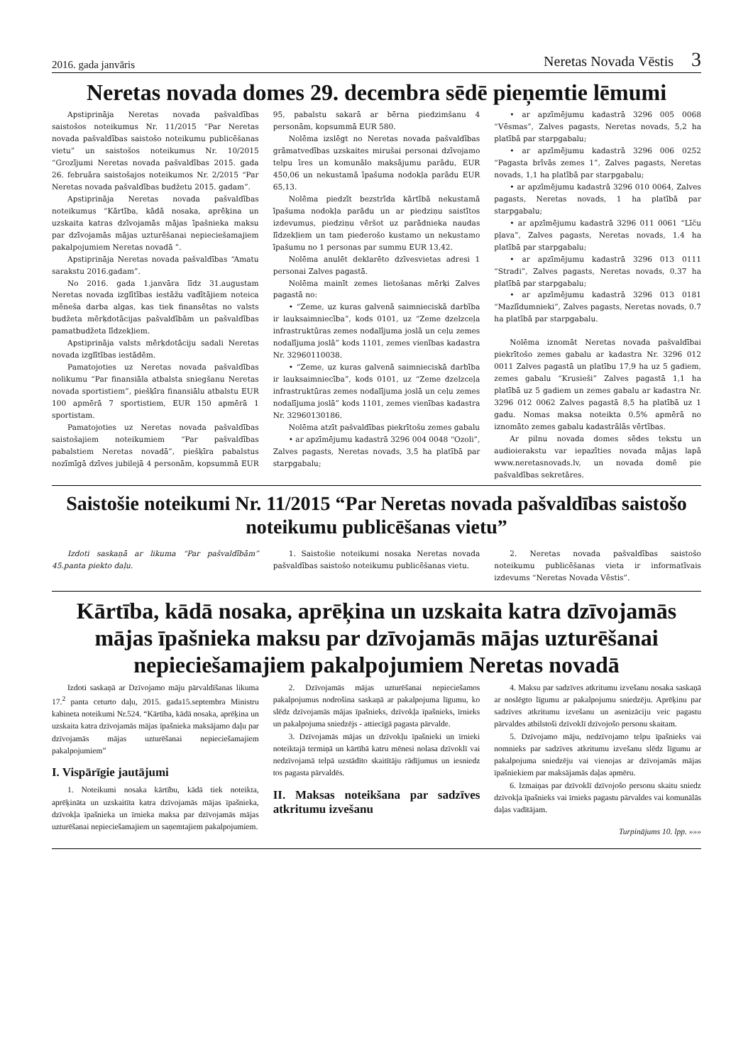2016. gada janvāris Neretas Novada Vēstis 3
Neretas novada domes 29. decembra sēdē pieņemtie lēmumi
Apstiprināja Neretas novada pašvaldības saistošos noteikumus Nr. 11/2015 “Par Neretas novada pašvaldības saistošo noteikumu publicēšanas vietu” un saistošos noteikumus Nr. 10/2015 “Grozījumi Neretas novada pašvaldības 2015. gada 26. februāra saistošajos noteikumos Nr. 2/2015 “Par Neretas novada pašvaldības budžetu 2015. gadam”.
Apstiprināja Neretas novada pašvaldības noteikumus “Kārtība, kādā nosaka, aprēķina un uzskaita katras dzīvojamās mājas īpašnieka maksu par dzīvojamās mājas uzturēšanai nepieciešamajiem pakalpojumiem Neretas novadā ”.
Apstiprināja Neretas novada pašvaldības “Amatu sarakstu 2016.gadam”.
No 2016. gada 1.janvāra līdz 31.augustam Neretas novada izglītības iestāžu vadītājiem noteica mēneša darba algas, kas tiek finansētas no valsts budžeta mērķdotācijas pašvaldībām un pašvaldības pamatbudžeta līdzekļiem.
Apstiprināja valsts mērķdotāciju sadali Neretas novada izglītības iestādēm.
Pamatojoties uz Neretas novada pašvaldības nolikumu “Par finansiāla atbalsta sniegšanu Neretas novada sportistiem”, piešķīra finansiālu atbalstu EUR 100 apmērā 7 sportistiem, EUR 150 apmērā 1 sportistam.
Pamatojoties uz Neretas novada pašvaldības saistošajiem noteikumiem “Par pašvaldības pabalstiem Neretas novadā”, piešķīra pabalstus nozīmīgā dzīves jubilejā 4 personām, kopsummā EUR 95, pabalstu sakarā ar bērna piedzimšanu 4 personām, kopsummā EUR 580.
Nolēma izslēgt no Neretas novada pašvaldības grāmatvedības uzskaites mirušai personai dzīvojamo telpu īres un komunālo maksājumu parādu, EUR 450,06 un nekustamā īpašuma nodokļa parādu EUR 65,13.
Nolēma piedzīt bezstrīda kārtībā nekustamā īpašuma nodokļa parādu un ar piedziņu saistītos izdevumus, piedziņu vēršot uz parādnieka naudas līdzekļiem un tam piederošo kustamo un nekustamo īpašumu no 1 personas par summu EUR 13,42.
Nolēma anulēt deklarēto dzīvesvietas adresi 1 personai Zalves pagastā.
Nolēma mainīt zemes lietošanas mērķi Zalves pagastā no:
• “Zeme, uz kuras galvenā saimnieciskā darbība ir lauksaimniecība”, kods 0101, uz “Zeme dzelzceļa infrastruktūras zemes nodalījuma joslā un ceļu zemes nodalījuma joslā” kods 1101, zemes vienības kadastra Nr. 32960110038.
• “Zeme, uz kuras galvenā saimnieciskā darbība ir lauksaimniecība”, kods 0101, uz “Zeme dzelzceļa infrastruktūras zemes nodalījuma joslā un ceļu zemes nodalījuma joslā” kods 1101, zemes vienības kadastra Nr. 32960130186.
Nolēma atzīt pašvaldības piekrītošu zemes gabalu
• ar apzīmējumu kadastrā 3296 004 0048 “Ozoli”, Zalves pagasts, Neretas novads, 3,5 ha platībā par starpgabalu;
• ar apzīmējumu kadastrā 3296 005 0068 “Vēsmas”, Zalves pagasts, Neretas novads, 5,2 ha platībā par starpgabalu;
• ar apzīmējumu kadastrā 3296 006 0252 “Pagasta brīvās zemes 1”, Zalves pagasts, Neretas novads, 1,1 ha platībā par starpgabalu;
• ar apzīmējumu kadastrā 3296 010 0064, Zalves pagasts, Neretas novads, 1 ha platībā par starpgabalu;
• ar apzīmējumu kadastrā 3296 011 0061 “Līču pļava”, Zalves pagasts, Neretas novads, 1.4 ha platībā par starpgabalu;
• ar apzīmējumu kadastrā 3296 013 0111 “Stradi”, Zalves pagasts, Neretas novads, 0.37 ha platībā par starpgabalu;
• ar apzīmējumu kadastrā 3296 013 0181 “Mazlīdumnieki”, Zalves pagasts, Neretas novads, 0.7 ha platībā par starpgabalu.
Nolēma iznomāt Neretas novada pašvaldībai piekrītošo zemes gabalu ar kadastra Nr. 3296 012 0011 Zalves pagastā un platību 17,9 ha uz 5 gadiem, zemes gabalu “Krusieši” Zalves pagastā 1,1 ha platībā uz 5 gadiem un zemes gabalu ar kadastra Nr. 3296 012 0062 Zalves pagastā 8,5 ha platībā uz 1 gadu. Nomas maksa noteikta 0.5% apmērā no iznomāto zemes gabalu kadastrālās vērtības.
Ar pilnu novada domes sēdes tekstu un audioierakstu var iepazīties novada mājas lapā www.neretasnovads.lv, un novada domē pie pašvaldības sekretāres.
Saistošie noteikumi Nr. 11/2015 “Par Neretas novada pašvaldības saistošo noteikumu publicēšanas vietu”
Izdoti saskaņā ar likuma “Par pašvaldībām” 45.panta piekto daļu.
1. Saistošie noteikumi nosaka Neretas novada pašvaldības saistošo noteikumu publicēšanas vietu.
2. Neretas novada pašvaldības saistošo noteikumu publicēšanas vieta ir informatīvais izdevums “Neretas Novada Vēstis”.
Kārtība, kādā nosaka, aprēķina un uzskaita katra dzīvojamās mājas īpašnieka maksu par dzīvojamās mājas uzturēšanai nepieciešamajiem pakalpojumiem Neretas novadā
Izdoti saskaņā ar Dzīvojamo māju pārvaldīšanas likuma 17.<sup>2</sup> panta ceturto daļu, 2015. gada15.septembra Ministru kabineta noteikumi Nr.524. “Kārtība, kādā nosaka, aprēķina un uzskaita katra dzīvojamās mājas īpašnieka maksājamo daļu par dzīvojamās mājas uzturēšanai nepieciešamajiem pakalpojumiem”
I. Vispārīgie jautājumi
1. Noteikumi nosaka kārtību, kādā tiek noteikta, aprēķināta un uzskaitīta katra dzīvojamās mājas īpašnieka, dzīvokļa īpašnieka un īrnieka maksa par dzīvojamās mājas uzturēšanai nepieciešamajiem un saņemtajiem pakalpojumiem.
2. Dzīvojamās mājas uzturēšanai nepieciešamos pakalpojumus nodrošina saskaņā ar pakalpojuma līgumu, ko slēdz dzīvojamās mājas īpašnieks, dzīvokļa īpašnieks, īrnieks un pakalpojuma sniedzējs - attiecīgā pagasta pārvalde.
3. Dzīvojamās mājas un dzīvokļu īpašnieki un īrnieki noteiktajā termiņā un kārtībā katru mēnesi nolasa dzīvoklī vai nedzīvojamā telpā uzstādīto skaitītāju rādījumus un iesniedz tos pagasta pārvaldēs.
II. Maksas noteikšana par sadzīves atkritumu izvešanu
4. Maksu par sadzīves atkritumu izvešanu nosaka saskaņā ar noslēgto līgumu ar pakalpojumu sniedzēju. Aprēķinu par sadzīves atkritumu izvešanu un asenizāciju veic pagastu pārvaldes atbilstoši dzīvoklī dzīvojošo personu skaitam.
5. Dzīvojamo māju, nedzīvojamo telpu īpašnieks vai nomnieks par sadzīves atkritumu izvešanu slēdz līgumu ar pakalpojuma sniedzēju vai vienojas ar dzīvojamās mājas īpašniekiem par maksājamās daļas apmēru.
6. Izmaiņas par dzīvoklī dzīvojošo personu skaitu sniedz dzīvokļa īpašnieks vai īrnieks pagastu pārvaldes vai komunālās daļas vadītājam.
Turpinājums 10. lpp. »»»